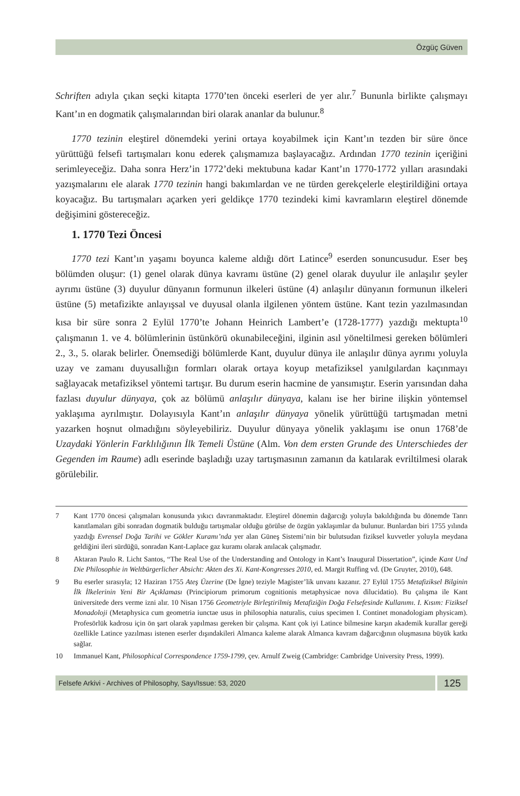Özgüç Güven
Schriften adıyla çıkan seçki kitapta 1770’ten önceki eserleri de yer alır.<sup>7</sup> Bununla birlikte çalışmayı Kant’ın en dogmatik çalışmalarından biri olarak ananlar da bulunur.<sup>8</sup>
1770 tezinin eleştirel dönemdeki yerini ortaya koyabilmek için Kant’ın tezden bir süre önce yürüttüğü felsefi tartışmaları konu ederek çalışmamıza başlayacağız. Ardından 1770 tezinin içeriğini serimleyeceğiz. Daha sonra Herz’in 1772’deki mektubuna kadar Kant’ın 1770-1772 yılları arasındaki yazışmalarını ele alarak 1770 tezinin hangi bakımlardan ve ne türden gerekçelerle eleştirildiğini ortaya koyacağız. Bu tartışmaları açarken yeri geldikçe 1770 tezindeki kimi kavramların eleştirel dönemde değişimini göstereceğiz.
1. 1770 Tezi Öncesi
1770 tezi Kant’ın yaşamı boyunca kaleme aldığı dört Latince<sup>9</sup> eserden sonuncusudur. Eser beş bölümden oluşur: (1) genel olarak dünya kavramı üstüne (2) genel olarak duyulur ile anlaşılır şeyler ayrımı üstüne (3) duyulur dünyanın formunun ilkeleri üstüne (4) anlaşılır dünyanın formunun ilkeleri üstüne (5) metafizikte anlayışsal ve duyusal olanla ilgilenen yöntem üstüne. Kant tezin yazılmasından kısa bir süre sonra 2 Eylül 1770’te Johann Heinrich Lambert’e (1728-1777) yazdığı mektupta<sup>10</sup> çalışmanın 1. ve 4. bölümlerinin üstünkörü okunabileceğini, ilginin asıl yöneltilmesi gereken bölümleri 2., 3., 5. olarak belirler. Önemsediği bölümlerde Kant, duyulur dünya ile anlaşılır dünya ayrımı yoluyla uzay ve zamanı duyusallığın formları olarak ortaya koyup metafiziksel yanılgılardan kaçınmayı sağlayacak metafiziksel yöntemi tartışır. Bu durum eserin hacmine de yansımıştır. Eserin yarısından daha fazlası duyulur dünyaya, çok az bölümü anlaşılır dünyaya, kalanı ise her birine ilişkin yöntemsel yaklaşıma ayrılmıştır. Dolayısıyla Kant’ın anlaşılır dünyaya yönelik yürüttüğü tartışmadan metni yazarken hoşnut olmadığını söyleyebiliriz. Duyulur dünyaya yönelik yaklaşımı ise onun 1768’de Uzaydaki Yönlerin Farklılığının İlk Temeli Üstüne (Alm. Von dem ersten Grunde des Unterschiedes der Gegenden im Raume) adlı eserinde başladığı uzay tartışmasının zamanın da katılarak evriltilmesi olarak görülebilir.
7 Kant 1770 öncesi çalışmaları konusunda yıkıcı davranmaktadır. Eleştirel dönemin dağarcığı yoluyla bakıldığında bu dönemde Tanrı kanıtlamaları gibi sonradan dogmatik bulduğu tartışmalar olduğu görülse de özgün yaklaşımlar da bulunur. Bunlardan biri 1755 yılında yazdığı Evrensel Doğa Tarihi ve Gökler Kuramı’nda yer alan Güneş Sistemi’nin bir bulutsudan fiziksel kuvvetler yoluyla meydana geldiğini ileri sürdüğü, sonradan Kant-Laplace gaz kuramı olarak anılacak çalışmadır.
8 Aktaran Paulo R. Licht Santos, “The Real Use of the Understanding and Ontology in Kant’s Inaugural Dissertation”, içinde Kant Und Die Philosophie in Weltbürgerlicher Absicht: Akten des Xi. Kant-Kongresses 2010, ed. Margit Ruffing vd. (De Gruyter, 2010), 648.
9 Bu eserler sırasıyla; 12 Haziran 1755 Ateş Üzerine (De İgne) teziyle Magister’lik unvanı kazanır. 27 Eylül 1755 Metafiziksel Bilginin İlk İlkelerinin Yeni Bir Açıklaması (Principiorum primorum cognitionis metaphysicae nova dilucidatio). Bu çalışma ile Kant üniversitede ders verme izni alır. 10 Nisan 1756 Geometriyle Birleştirilmiş Metafiziğin Doğa Felsefesinde Kullanımı. I. Kısım: Fiziksel Monadoloji (Metaphysica cum geometria iunctae usus in philosophia naturalis, cuius specimen I. Continet monadologiam physicam). Profesörlük kadrosu için ön şart olarak yapılması gereken bir çalışma. Kant çok iyi Latince bilmesine karşın akademik kurallar gereği özellikle Latince yazılması istenen eserler dışındakileri Almanca kaleme alarak Almanca kavram dağarcığının oluşmasına büyük katkı sağlar.
10 Immanuel Kant, Philosophical Correspondence 1759-1799, çev. Arnulf Zweig (Cambridge: Cambridge University Press, 1999).
Felsefe Arkivi - Archives of Philosophy, Sayı/Issue: 53, 2020
125